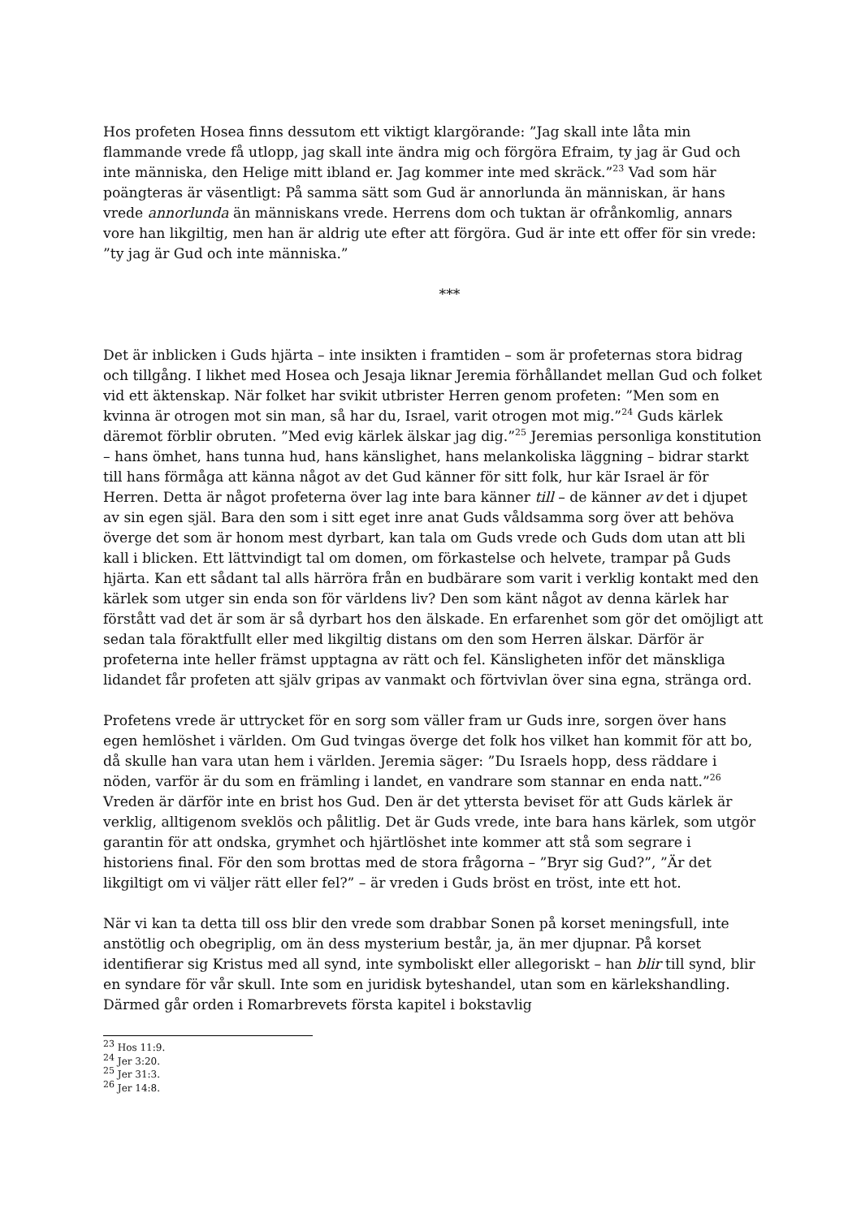Hos profeten Hosea finns dessutom ett viktigt klargörande: ”Jag skall inte låta min flammande vrede få utlopp, jag skall inte ändra mig och förgöra Efraim, ty jag är Gud och inte människa, den Helige mitt ibland er. Jag kommer inte med skräck.”<sup>23</sup> Vad som här poängteras är väsentligt: På samma sätt som Gud är annorlunda än människan, är hans vrede annorlunda än människans vrede. Herrens dom och tuktan är ofrånkomlig, annars vore han likgiltig, men han är aldrig ute efter att förgöra. Gud är inte ett offer för sin vrede: ”ty jag är Gud och inte människa.”
***
Det är inblicken i Guds hjärta – inte insikten i framtiden – som är profeternas stora bidrag och tillgång. I likhet med Hosea och Jesaja liknar Jeremia förhållandet mellan Gud och folket vid ett äktenskap. När folket har svikit utbrister Herren genom profeten: ”Men som en kvinna är otrogen mot sin man, så har du, Israel, varit otrogen mot mig.”<sup>24</sup> Guds kärlek däremot förblir obruten. ”Med evig kärlek älskar jag dig.”<sup>25</sup> Jeremias personliga konstitution – hans ömhet, hans tunna hud, hans känslighet, hans melankoliska läggning – bidrar starkt till hans förmåga att känna något av det Gud känner för sitt folk, hur kär Israel är för Herren. Detta är något profeterna över lag inte bara känner till – de känner av det i djupet av sin egen själ. Bara den som i sitt eget inre anat Guds våldsamma sorg över att behöva överge det som är honom mest dyrbart, kan tala om Guds vrede och Guds dom utan att bli kall i blicken. Ett lättvindigt tal om domen, om förkastelse och helvete, trampar på Guds hjärta. Kan ett sådant tal alls härröra från en budbärare som varit i verklig kontakt med den kärlek som utger sin enda son för världens liv? Den som känt något av denna kärlek har förstått vad det är som är så dyrbart hos den älskade. En erfarenhet som gör det omöjligt att sedan tala föraktfullt eller med likgiltig distans om den som Herren älskar. Därför är profeterna inte heller främst upptagna av rätt och fel. Känsligheten inför det mänskliga lidandet får profeten att själv gripas av vanmakt och förtvivlan över sina egna, stränga ord.
Profetens vrede är uttrycket för en sorg som väller fram ur Guds inre, sorgen över hans egen hemlöshet i världen. Om Gud tvingas överge det folk hos vilket han kommit för att bo, då skulle han vara utan hem i världen. Jeremia säger: ”Du Israels hopp, dess räddare i nöden, varför är du som en främling i landet, en vandrare som stannar en enda natt.”<sup>26</sup> Vreden är därför inte en brist hos Gud. Den är det yttersta beviset för att Guds kärlek är verklig, alltigenom sveklös och pålitlig. Det är Guds vrede, inte bara hans kärlek, som utgör garantin för att ondska, grymhet och hjärtlöshet inte kommer att stå som segrare i historiens final. För den som brottas med de stora frågorna – ”Bryr sig Gud?”, ”Är det likgiltigt om vi väljer rätt eller fel?” – är vreden i Guds bröst en tröst, inte ett hot.
När vi kan ta detta till oss blir den vrede som drabbar Sonen på korset meningsfull, inte anstötlig och obegriplig, om än dess mysterium består, ja, än mer djupnar. På korset identifierar sig Kristus med all synd, inte symboliskt eller allegoriskt – han blir till synd, blir en syndare för vår skull. Inte som en juridisk byteshandel, utan som en kärlekshandling. Därmed går orden i Romarbrevets första kapitel i bokstavlig
<sup>23</sup> Hos 11:9.
<sup>24</sup> Jer 3:20.
<sup>25</sup> Jer 31:3.
<sup>26</sup> Jer 14:8.